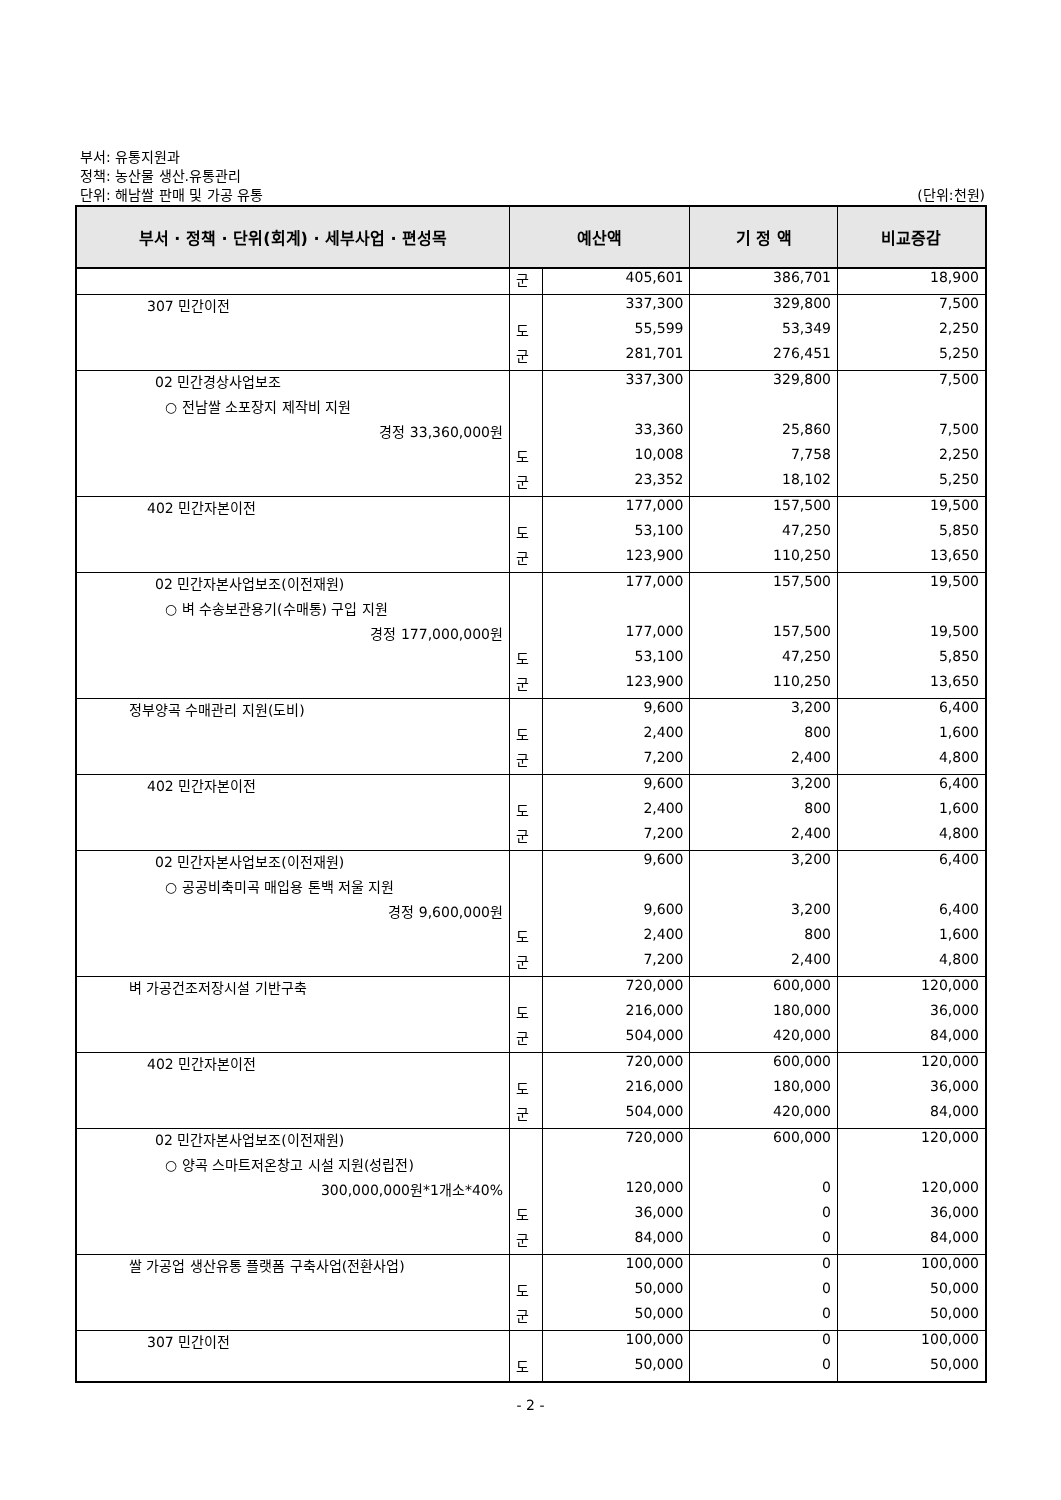부서: 유통지원과
정책: 농산물 생산.유통관리
단위: 해남쌀 판매 및 가공 유통
(단위:천원)
| 부서 · 정책 · 단위(회계) · 세부사업 · 편성목 | 예산액 | | 기 정 액 | 비교증감 |
| --- | --- | --- | --- | --- |
| | 군 | 405,601 | 386,701 | 18,900 |
| 307 민간이전 | | 337,300 | 329,800 | 7,500 |
| | 도 | 55,599 | 53,349 | 2,250 |
| | 군 | 281,701 | 276,451 | 5,250 |
| 02 민간경상사업보조 | | 337,300 | 329,800 | 7,500 |
| ○ 전남쌀 소포장지 제작비 지원 | | | | |
| 경정 33,360,000원 | | 33,360 | 25,860 | 7,500 |
| | 도 | 10,008 | 7,758 | 2,250 |
| | 군 | 23,352 | 18,102 | 5,250 |
| 402 민간자본이전 | | 177,000 | 157,500 | 19,500 |
| | 도 | 53,100 | 47,250 | 5,850 |
| | 군 | 123,900 | 110,250 | 13,650 |
| 02 민간자본사업보조(이전재원) | | 177,000 | 157,500 | 19,500 |
| ○ 벼 수송보관용기(수매통) 구입 지원 | | | | |
| 경정 177,000,000원 | | 177,000 | 157,500 | 19,500 |
| | 도 | 53,100 | 47,250 | 5,850 |
| | 군 | 123,900 | 110,250 | 13,650 |
| 정부양곡 수매관리 지원(도비) | | 9,600 | 3,200 | 6,400 |
| | 도 | 2,400 | 800 | 1,600 |
| | 군 | 7,200 | 2,400 | 4,800 |
| 402 민간자본이전 | | 9,600 | 3,200 | 6,400 |
| | 도 | 2,400 | 800 | 1,600 |
| | 군 | 7,200 | 2,400 | 4,800 |
| 02 민간자본사업보조(이전재원) | | 9,600 | 3,200 | 6,400 |
| ○ 공공비축미곡 매입용 톤백 저울 지원 | | | | |
| 경정 9,600,000원 | | 9,600 | 3,200 | 6,400 |
| | 도 | 2,400 | 800 | 1,600 |
| | 군 | 7,200 | 2,400 | 4,800 |
| 벼 가공건조저장시설 기반구축 | | 720,000 | 600,000 | 120,000 |
| | 도 | 216,000 | 180,000 | 36,000 |
| | 군 | 504,000 | 420,000 | 84,000 |
| 402 민간자본이전 | | 720,000 | 600,000 | 120,000 |
| | 도 | 216,000 | 180,000 | 36,000 |
| | 군 | 504,000 | 420,000 | 84,000 |
| 02 민간자본사업보조(이전재원) | | 720,000 | 600,000 | 120,000 |
| ○ 양곡 스마트저온창고 시설 지원(성립전) | | | | |
| 300,000,000원*1개소*40% | | 120,000 | 0 | 120,000 |
| | 도 | 36,000 | 0 | 36,000 |
| | 군 | 84,000 | 0 | 84,000 |
| 쌀 가공업 생산유통 플랫폼 구축사업(전환사업) | | 100,000 | 0 | 100,000 |
| | 도 | 50,000 | 0 | 50,000 |
| | 군 | 50,000 | 0 | 50,000 |
| 307 민간이전 | | 100,000 | 0 | 100,000 |
| | 도 | 50,000 | 0 | 50,000 |
- 2 -